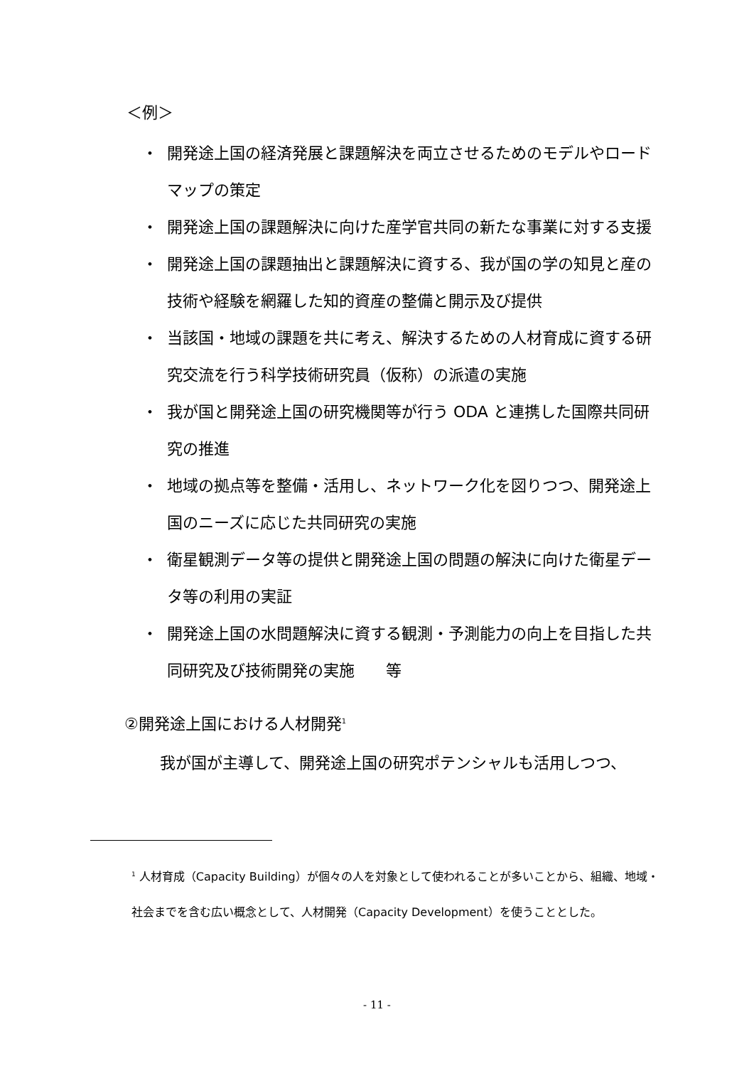＜例＞
・ 開発途上国の経済発展と課題解決を両立させるためのモデルやロードマップの策定
・ 開発途上国の課題解決に向けた産学官共同の新たな事業に対する支援
・ 開発途上国の課題抽出と課題解決に資する、我が国の学の知見と産の技術や経験を網羅した知的資産の整備と開示及び提供
・ 当該国・地域の課題を共に考え、解決するための人材育成に資する研究交流を行う科学技術研究員（仮称）の派遣の実施
・ 我が国と開発途上国の研究機関等が行う ODA と連携した国際共同研究の推進
・ 地域の拠点等を整備・活用し、ネットワーク化を図りつつ、開発途上国のニーズに応じた共同研究の実施
・ 衛星観測データ等の提供と開発途上国の問題の解決に向けた衛星データ等の利用の実証
・ 開発途上国の水問題解決に資する観測・予測能力の向上を目指した共同研究及び技術開発の実施　　等
②開発途上国における人材開発<sup>1</sup>
我が国が主導して、開発途上国の研究ポテンシャルも活用しつつ、
<sup>1</sup> 人材育成（Capacity Building）が個々の人を対象として使われることが多いことから、組織、地域・社会までを含む広い概念として、人材開発（Capacity Development）を使うこととした。
- 11 -